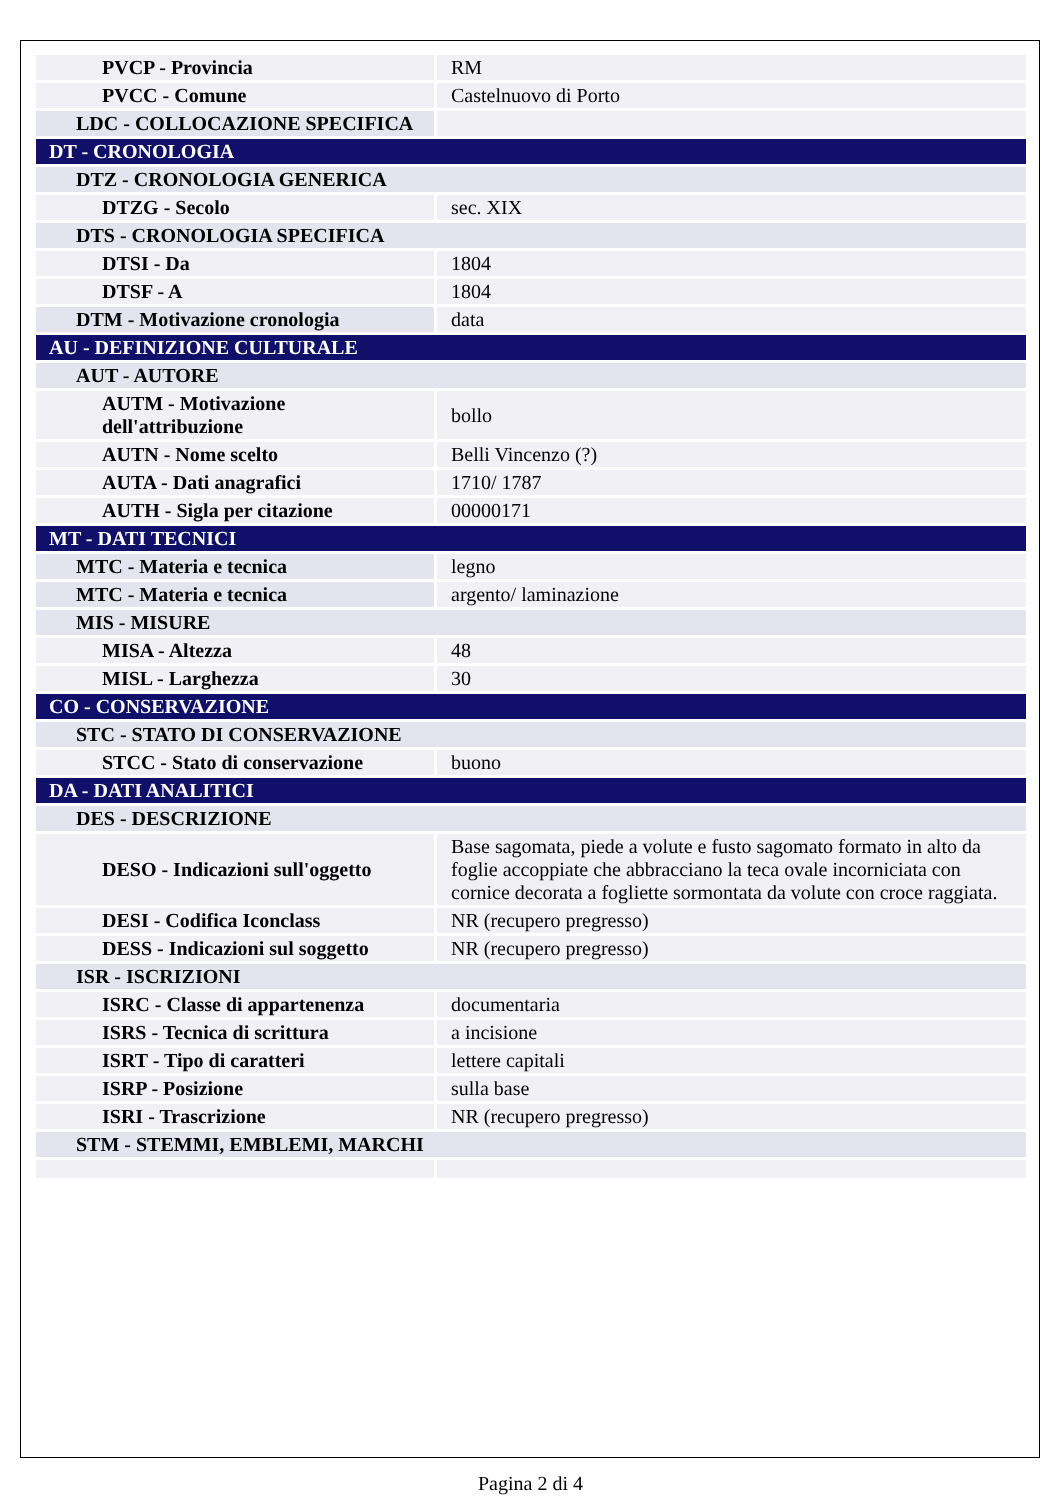| PVCP - Provincia | RM |
| PVCC - Comune | Castelnuovo di Porto |
| LDC - COLLOCAZIONE SPECIFICA | |
| DT - CRONOLOGIA | |
| DTZ - CRONOLOGIA GENERICA | |
| DTZG - Secolo | sec. XIX |
| DTS - CRONOLOGIA SPECIFICA | |
| DTSI - Da | 1804 |
| DTSF - A | 1804 |
| DTM - Motivazione cronologia | data |
| AU - DEFINIZIONE CULTURALE | |
| AUT - AUTORE | |
| AUTM - Motivazione dell'attribuzione | bollo |
| AUTN - Nome scelto | Belli Vincenzo (?) |
| AUTA - Dati anagrafici | 1710/ 1787 |
| AUTH - Sigla per citazione | 00000171 |
| MT - DATI TECNICI | |
| MTC - Materia e tecnica | legno |
| MTC - Materia e tecnica | argento/ laminazione |
| MIS - MISURE | |
| MISA - Altezza | 48 |
| MISL - Larghezza | 30 |
| CO - CONSERVAZIONE | |
| STC - STATO DI CONSERVAZIONE | |
| STCC - Stato di conservazione | buono |
| DA - DATI ANALITICI | |
| DES - DESCRIZIONE | |
| DESO - Indicazioni sull'oggetto | Base sagomata, piede a volute e fusto sagomato formato in alto da foglie accoppiate che abbracciano la teca ovale incorniciata con cornice decorata a fogliette sormontata da volute con croce raggiata. |
| DESI - Codifica Iconclass | NR (recupero pregresso) |
| DESS - Indicazioni sul soggetto | NR (recupero pregresso) |
| ISR - ISCRIZIONI | |
| ISRC - Classe di appartenenza | documentaria |
| ISRS - Tecnica di scrittura | a incisione |
| ISRT - Tipo di caratteri | lettere capitali |
| ISRP - Posizione | sulla base |
| ISRI - Trascrizione | NR (recupero pregresso) |
| STM - STEMMI, EMBLEMI, MARCHI | |
Pagina 2 di 4